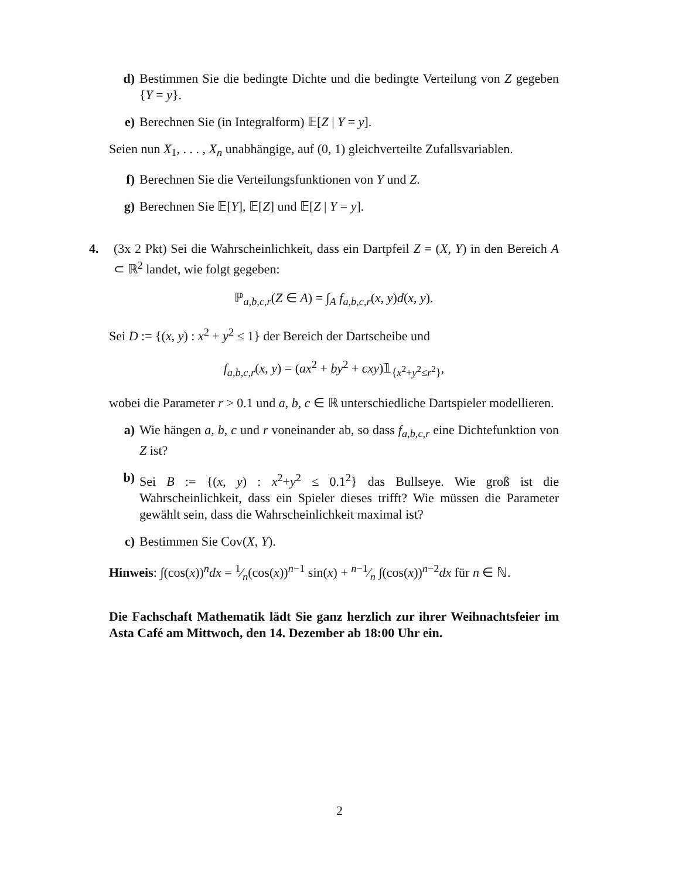d) Bestimmen Sie die bedingte Dichte und die bedingte Verteilung von Z gegeben {Y = y}.
e) Berechnen Sie (in Integralform) 𝔼[Z | Y = y].
Seien nun X<sub>1</sub>, . . . , X<sub>n</sub> unabhängige, auf (0, 1) gleichverteilte Zufallsvariablen.
f) Berechnen Sie die Verteilungsfunktionen von Y und Z.
g) Berechnen Sie 𝔼[Y], 𝔼[Z] und 𝔼[Z | Y = y].
4. (3x 2 Pkt) Sei die Wahrscheinlichkeit, dass ein Dartpfeil Z = (X, Y) in den Bereich A ⊂ ℝ<sup>2</sup> landet, wie folgt gegeben:
ℙ<sub>a,b,c,r</sub>(Z ∈ A) = ∫<sub>A</sub> f<sub>a,b,c,r</sub>(x, y)d(x, y).
Sei D := {(x, y) : x<sup>2</sup> + y<sup>2</sup> ≤ 1} der Bereich der Dartscheibe und
f<sub>a,b,c,r</sub>(x, y) = (ax<sup>2</sup> + by<sup>2</sup> + cxy)𝟙<sub>{x<sup>2</sup>+y<sup>2</sup>≤r<sup>2</sup>}</sub>,
wobei die Parameter r > 0.1 und a, b, c ∈ ℝ unterschiedliche Dartspieler modellieren.
a) Wie hängen a, b, c und r voneinander ab, so dass f<sub>a,b,c,r</sub> eine Dichtefunktion von Z ist?
b) Sei B := {(x, y) : x<sup>2</sup>+y<sup>2</sup> ≤ 0.1<sup>2</sup>} das Bullseye. Wie groß ist die Wahrscheinlichkeit, dass ein Spieler dieses trifft? Wie müssen die Parameter gewählt sein, dass die Wahrscheinlichkeit maximal ist?
c) Bestimmen Sie Cov(X, Y).
Hinweis: ∫(cos(x))<sup>n</sup>dx = 1⁄n(cos(x))<sup>n−1</sup> sin(x) + n−1⁄n ∫(cos(x))<sup>n−2</sup>dx für n ∈ ℕ.
Die Fachschaft Mathematik lädt Sie ganz herzlich zur ihrer Weihnachtsfeier im Asta Café am Mittwoch, den 14. Dezember ab 18:00 Uhr ein.
2